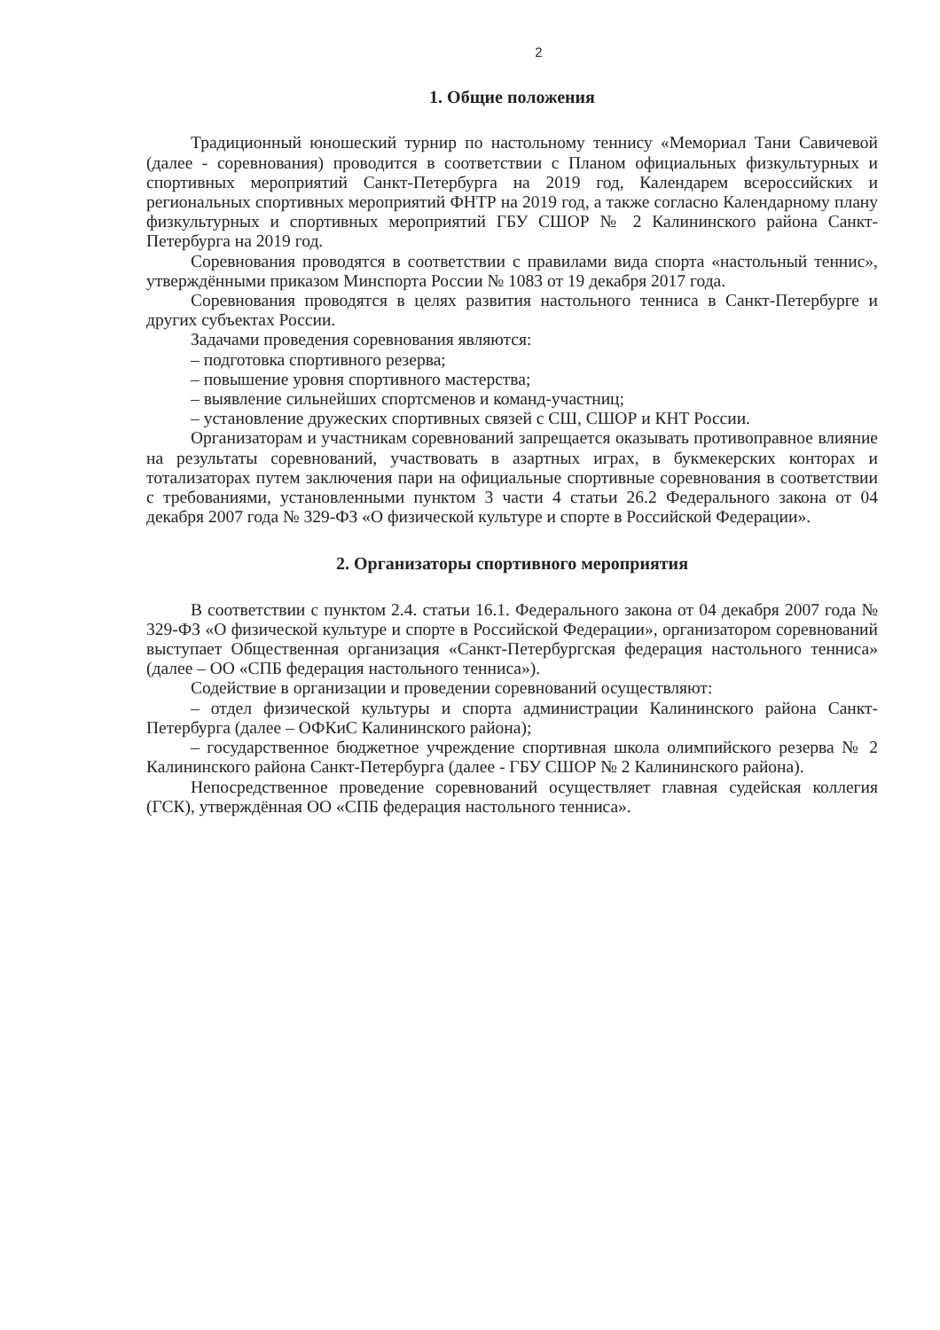2
1. Общие положения
Традиционный юношеский турнир по настольному теннису «Мемориал Тани Савичевой (далее - соревнования) проводится в соответствии с Планом официальных физкультурных и спортивных мероприятий Санкт-Петербурга на 2019 год, Календарем всероссийских и региональных спортивных мероприятий ФНТР на 2019 год, а также согласно Календарному плану физкультурных и спортивных мероприятий ГБУ СШОР № 2 Калининского района Санкт-Петербурга на 2019 год.
Соревнования проводятся в соответствии с правилами вида спорта «настольный теннис», утверждёнными приказом Минспорта России № 1083 от 19 декабря 2017 года.
Соревнования проводятся в целях развития настольного тенниса в Санкт-Петербурге и других субъектах России.
Задачами проведения соревнования являются:
– подготовка спортивного резерва;
– повышение уровня спортивного мастерства;
– выявление сильнейших спортсменов и команд-участниц;
– установление дружеских спортивных связей с СШ, СШОР и КНТ России.
Организаторам и участникам соревнований запрещается оказывать противоправное влияние на результаты соревнований, участвовать в азартных играх, в букмекерских конторах и тотализаторах путем заключения пари на официальные спортивные соревнования в соответствии с требованиями, установленными пунктом 3 части 4 статьи 26.2 Федерального закона от 04 декабря 2007 года № 329-ФЗ «О физической культуре и спорте в Российской Федерации».
2. Организаторы спортивного мероприятия
В соответствии с пунктом 2.4. статьи 16.1. Федерального закона от 04 декабря 2007 года № 329-ФЗ «О физической культуре и спорте в Российской Федерации», организатором соревнований выступает Общественная организация «Санкт-Петербургская федерация настольного тенниса» (далее – ОО «СПБ федерация настольного тенниса»).
Содействие в организации и проведении соревнований осуществляют:
– отдел физической культуры и спорта администрации Калининского района Санкт-Петербурга (далее – ОФКиС Калининского района);
– государственное бюджетное учреждение спортивная школа олимпийского резерва № 2 Калининского района Санкт-Петербурга (далее - ГБУ СШОР № 2 Калининского района).
Непосредственное проведение соревнований осуществляет главная судейская коллегия (ГСК), утверждённая ОО «СПБ федерация настольного тенниса».